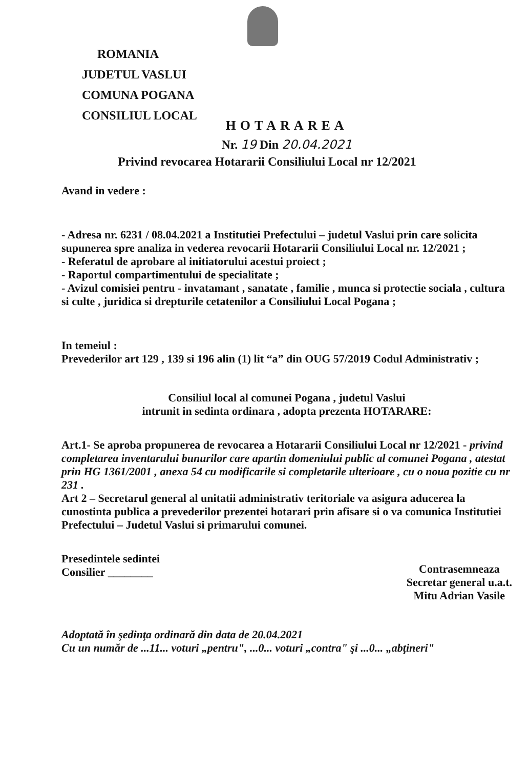ROMANIA
JUDETUL VASLUI
COMUNA POGANA
CONSILIUL LOCAL
HOTARAREA
Nr. 19 Din 20.04.2021
Privind revocarea Hotararii Consiliului Local nr 12/2021
Avand in vedere :
- Adresa nr. 6231 / 08.04.2021 a Institutiei Prefectului – judetul Vaslui prin care solicita supunerea spre analiza in vederea revocarii Hotararii Consiliului Local nr. 12/2021 ;
- Referatul de aprobare al initiatorului acestui proiect ;
- Raportul compartimentului de specialitate ;
- Avizul comisiei pentru - invatamant , sanatate , familie , munca si protectie sociala , cultura si culte , juridica si drepturile cetatenilor a Consiliului Local Pogana ;
In temeiul :
Prevederilor art 129 , 139 si 196 alin (1) lit “a” din OUG 57/2019 Codul Administrativ ;
Consiliul local al comunei Pogana , judetul Vaslui
intrunit in sedinta ordinara , adopta prezenta HOTARARE:
Art.1- Se aproba propunerea de revocarea a Hotararii Consiliului Local nr 12/2021 - privind completarea inventarului bunurilor care apartin domeniului public al comunei Pogana , atestat prin HG 1361/2001 , anexa 54 cu modificarile si completarile ulterioare , cu o noua pozitie cu nr 231 .
Art 2 – Secretarul general al unitatii administrativ teritoriale va asigura aducerea la cunostinta publica a prevederilor prezentei hotarari prin afisare si o va comunica Institutiei Prefectului – Judetul Vaslui si primarului comunei.
Presedintele sedintei
Consilier ________
Contrasemneaza
Secretar general u.a.t.
Mitu Adrian Vasile
Adoptată în şedinţa ordinară din data de 20.04.2021
Cu un număr de ...11... voturi „pentru", ...0... voturi „contra" şi ...0... „abţineri"